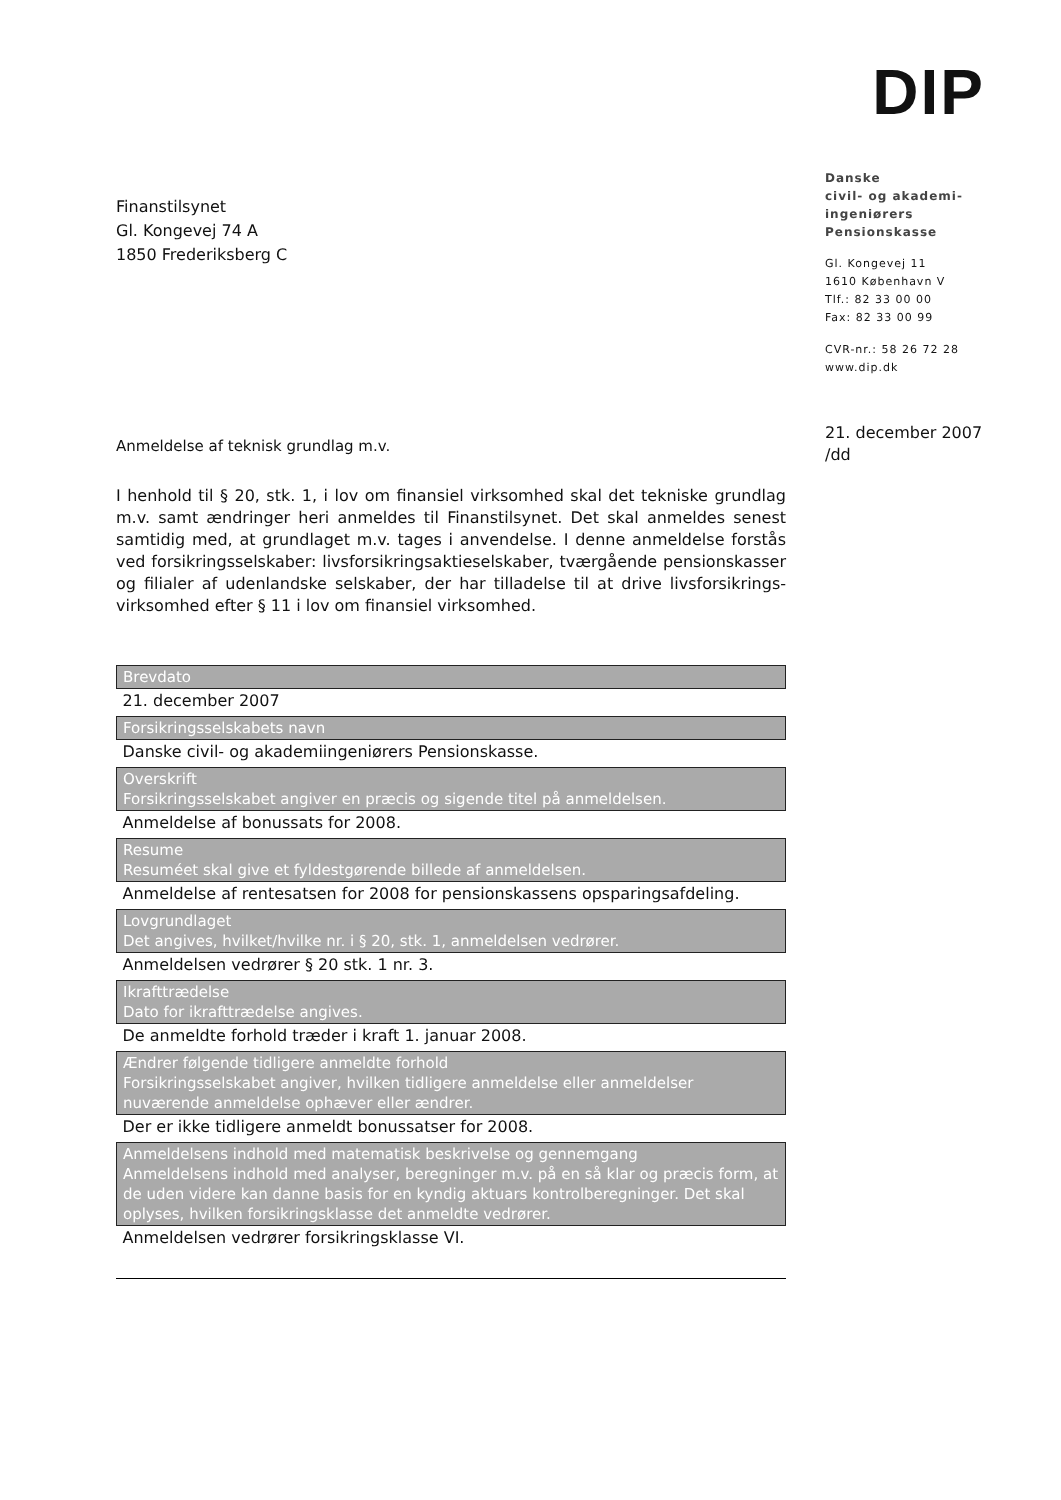Finanstilsynet
Gl. Kongevej 74 A
1850 Frederiksberg C
Anmeldelse af teknisk grundlag m.v.
I henhold til § 20, stk. 1, i lov om finansiel virksomhed skal det tekniske grundlag m.v. samt ændringer heri anmeldes til Finanstilsynet. Det skal anmeldes senest samtidig med, at grundlaget m.v. tages i anvendelse. I denne anmeldelse forstås ved forsikringsselskaber: livsforsikringsaktieselskaber, tværgående pensionskasser og filialer af udenlandske selskaber, der har tilladelse til at drive livsforsikrings-virksomhed efter § 11 i lov om finansiel virksomhed.
| Brevdato |
| --- |
| 21. december 2007 |
| Forsikringsselskabets navn |
| Danske civil- og akademiingeniørers Pensionskasse. |
| Overskrift Forsikringsselskabet angiver en præcis og sigende titel på anmeldelsen. |
| Anmeldelse af bonussats for 2008. |
| Resume Resuméet skal give et fyldestgørende billede af anmeldelsen. |
| Anmeldelse af rentesatsen for 2008 for pensionskassens opsparingsafdeling. |
| Lovgrundlaget Det angives, hvilket/hvilke nr. i § 20, stk. 1, anmeldelsen vedrører. |
| Anmeldelsen vedrører § 20 stk. 1 nr. 3. |
| Ikrafttrædelse Dato for ikrafttrædelse angives. |
| De anmeldte forhold træder i kraft 1. januar 2008. |
| Ændrer følgende tidligere anmeldte forhold Forsikringsselskabet angiver, hvilken tidligere anmeldelse eller anmeldelser nuværende anmeldelse ophæver eller ændrer. |
| Der er ikke tidligere anmeldt bonussatser for 2008. |
| Anmeldelsens indhold med matematisk beskrivelse og gennemgang Anmeldelsens indhold med analyser, beregninger m.v. på en så klar og præcis form, at de uden videre kan danne basis for en kyndig aktuars kontrolberegninger. Det skal oplyses, hvilken forsikringsklasse det anmeldte vedrører. |
| Anmeldelsen vedrører forsikringsklasse VI. |
DIP
Danske
civil- og akademi-
ingeniørers
Pensionskasse
Gl. Kongevej 11
1610 København V
Tlf.: 82 33 00 00
Fax: 82 33 00 99
CVR-nr.: 58 26 72 28
www.dip.dk
21. december 2007
/dd